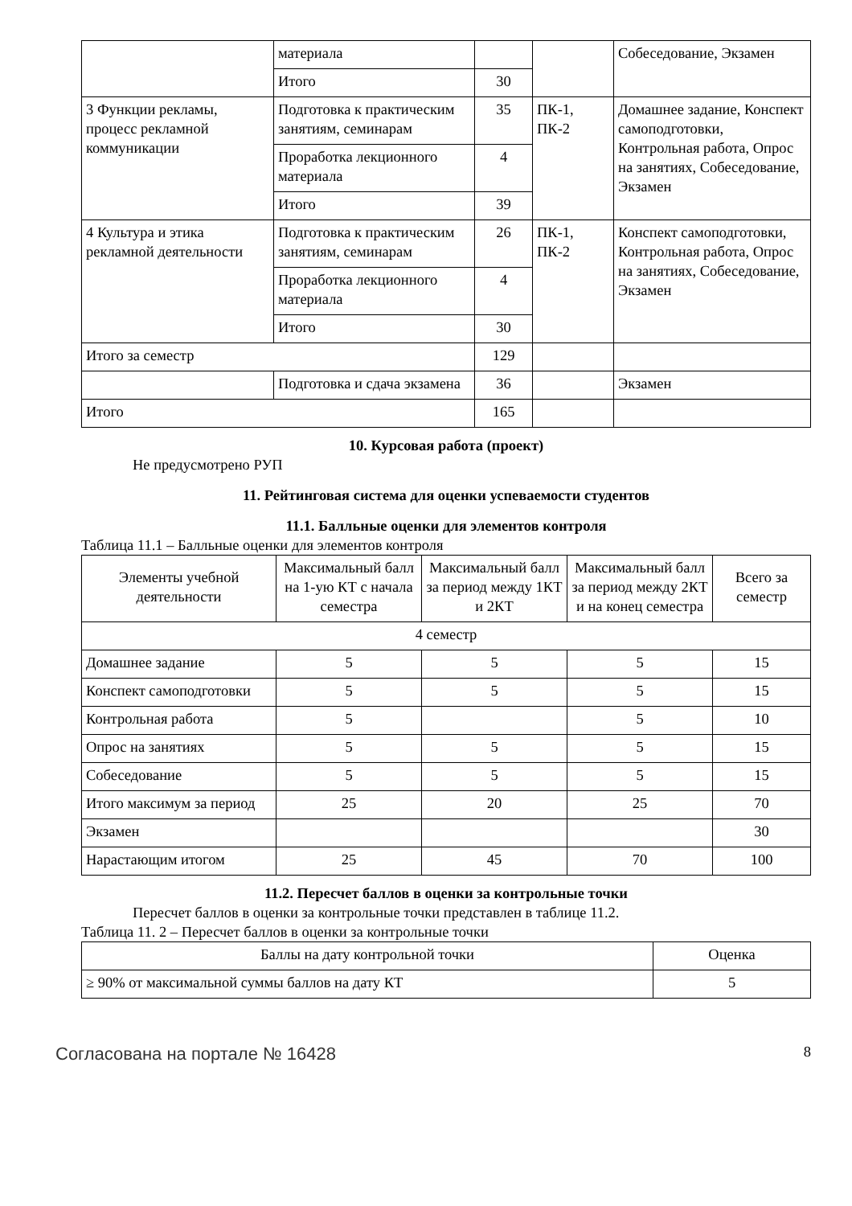| | материала | | | Собеседование, Экзамен |
| | Итого | 30 | | |
| 3 Функции рекламы, процесс рекламной коммуникации | Подготовка к практическим занятиям, семинарам | 35 | ПК-1, ПК-2 | Домашнее задание, Конспект самоподготовки, Контрольная работа, Опрос на занятиях, Собеседование, Экзамен |
| | Проработка лекционного материала | 4 | | |
| | Итого | 39 | | |
| 4 Культура и этика рекламной деятельности | Подготовка к практическим занятиям, семинарам | 26 | ПК-1, ПК-2 | Конспект самоподготовки, Контрольная работа, Опрос на занятиях, Собеседование, Экзамен |
| | Проработка лекционного материала | 4 | | |
| | Итого | 30 | | |
| Итого за семестр | | 129 | | |
| | Подготовка и сдача экзамена | 36 | | Экзамен |
| Итого | | 165 | | |
10. Курсовая работа (проект)
Не предусмотрено РУП
11. Рейтинговая система для оценки успеваемости студентов
11.1. Балльные оценки для элементов контроля
Таблица 11.1 – Балльные оценки для элементов контроля
| Элементы учебной деятельности | Максимальный балл на 1-ую КТ с начала семестра | Максимальный балл за период между 1КТ и 2КТ | Максимальный балл за период между 2КТ и на конец семестра | Всего за семестр |
| --- | --- | --- | --- | --- |
| 4 семестр | | | | |
| Домашнее задание | 5 | 5 | 5 | 15 |
| Конспект самоподготовки | 5 | 5 | 5 | 15 |
| Контрольная работа | 5 | | 5 | 10 |
| Опрос на занятиях | 5 | 5 | 5 | 15 |
| Собеседование | 5 | 5 | 5 | 15 |
| Итого максимум за период | 25 | 20 | 25 | 70 |
| Экзамен | | | | 30 |
| Нарастающим итогом | 25 | 45 | 70 | 100 |
11.2. Пересчет баллов в оценки за контрольные точки
Пересчет баллов в оценки за контрольные точки представлен в таблице 11.2.
Таблица 11. 2 – Пересчет баллов в оценки за контрольные точки
| Баллы на дату контрольной точки | Оценка |
| --- | --- |
| ≥ 90% от максимальной суммы баллов на дату КТ | 5 |
Согласована на портале № 16428
8